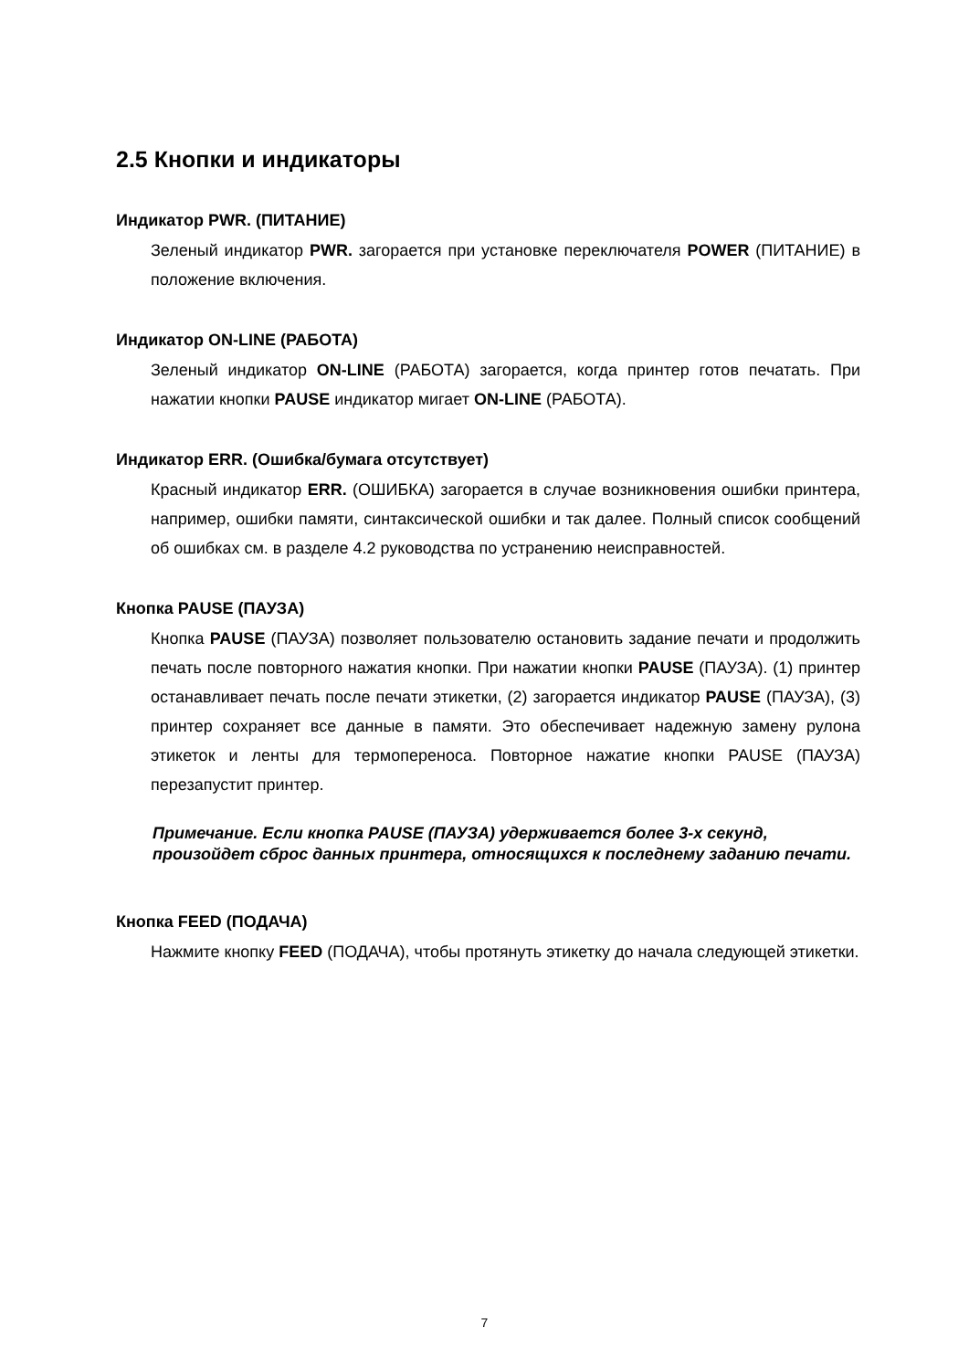2.5 Кнопки и индикаторы
Индикатор PWR. (ПИТАНИЕ)
Зеленый индикатор PWR. загорается при установке переключателя POWER (ПИТАНИЕ) в положение включения.
Индикатор ON-LINE (РАБОТА)
Зеленый индикатор ON-LINE (РАБОТА) загорается, когда принтер готов печатать. При нажатии кнопки PAUSE индикатор мигает ON-LINE (РАБОТА).
Индикатор ERR. (Ошибка/бумага отсутствует)
Красный индикатор ERR. (ОШИБКА) загорается в случае возникновения ошибки принтера, например, ошибки памяти, синтаксической ошибки и так далее. Полный список сообщений об ошибках см. в разделе 4.2 руководства по устранению неисправностей.
Кнопка PAUSE (ПАУЗА)
Кнопка PAUSE (ПАУЗА) позволяет пользователю остановить задание печати и продолжить печать после повторного нажатия кнопки. При нажатии кнопки PAUSE (ПАУЗА). (1) принтер останавливает печать после печати этикетки, (2) загорается индикатор PAUSE (ПАУЗА), (3) принтер сохраняет все данные в памяти. Это обеспечивает надежную замену рулона этикеток и ленты для термопереноса. Повторное нажатие кнопки PAUSE (ПАУЗА) перезапустит принтер.
Примечание. Если кнопка PAUSE (ПАУЗА) удерживается более 3-х секунд, произойдет сброс данных принтера, относящихся к последнему заданию печати.
Кнопка FEED (ПОДАЧА)
Нажмите кнопку FEED (ПОДАЧА), чтобы протянуть этикетку до начала следующей этикетки.
7